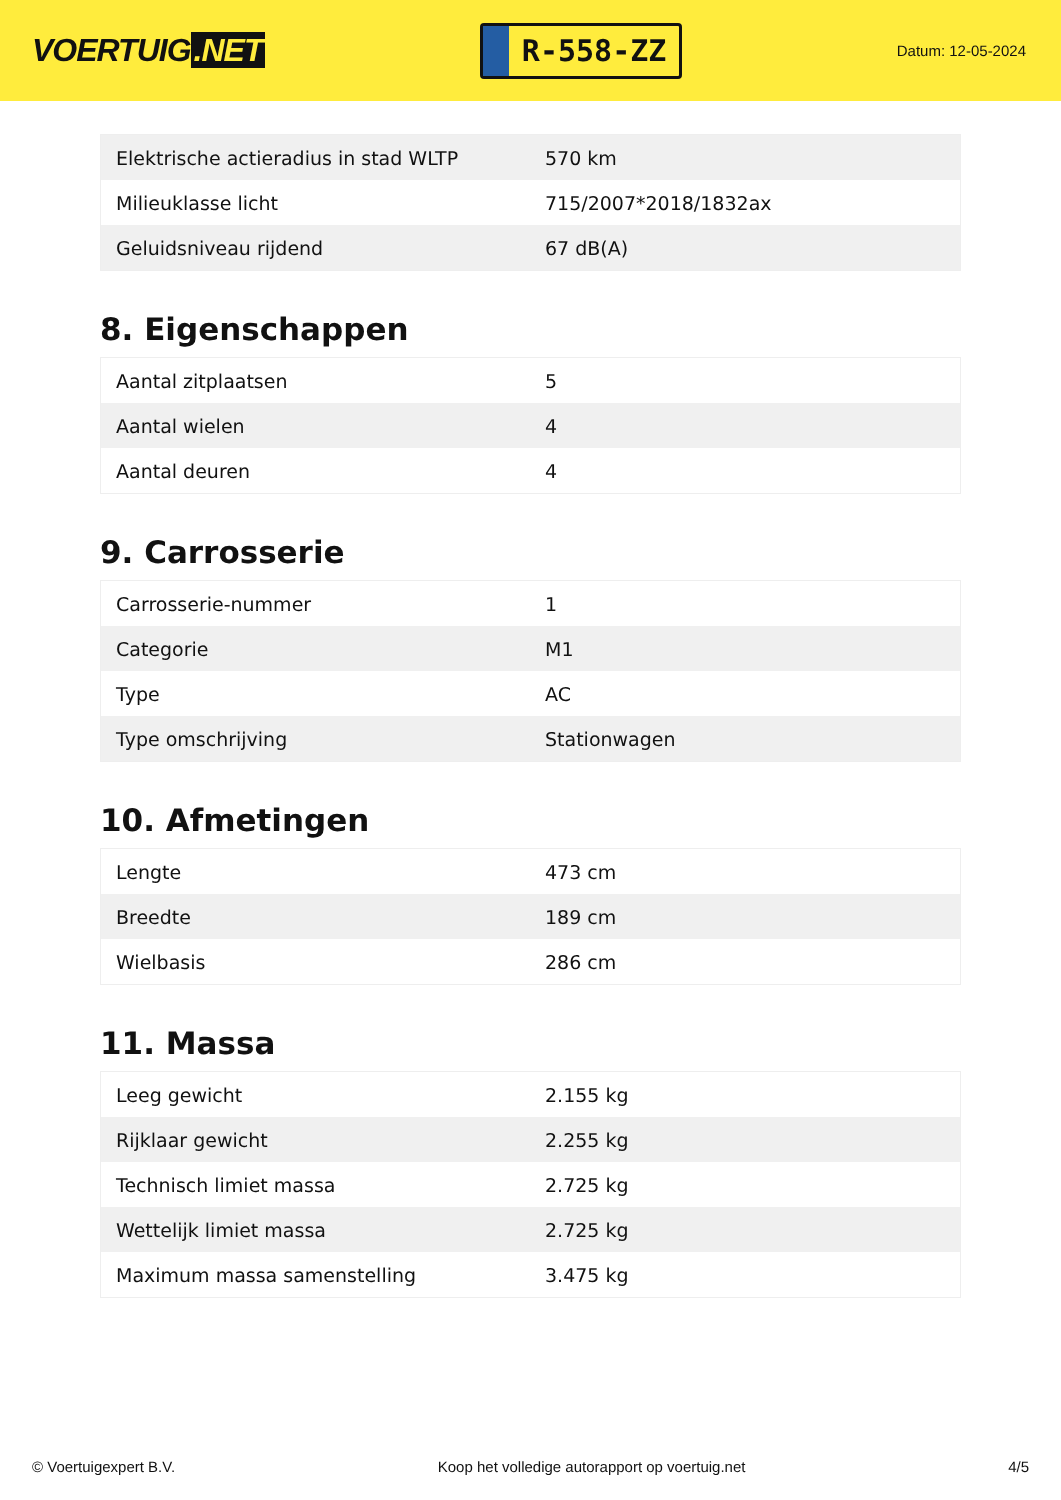VOERTUIG.NET
R-558-ZZ
Datum: 12-05-2024
| Elektrische actieradius in stad WLTP | 570 km |
| Milieuklasse licht | 715/2007*2018/1832ax |
| Geluidsniveau rijdend | 67 dB(A) |
8. Eigenschappen
| Aantal zitplaatsen | 5 |
| Aantal wielen | 4 |
| Aantal deuren | 4 |
9. Carrosserie
| Carrosserie-nummer | 1 |
| Categorie | M1 |
| Type | AC |
| Type omschrijving | Stationwagen |
10. Afmetingen
| Lengte | 473 cm |
| Breedte | 189 cm |
| Wielbasis | 286 cm |
11. Massa
| Leeg gewicht | 2.155 kg |
| Rijklaar gewicht | 2.255 kg |
| Technisch limiet massa | 2.725 kg |
| Wettelijk limiet massa | 2.725 kg |
| Maximum massa samenstelling | 3.475 kg |
© Voertuigexpert B.V. Koop het volledige autorapport op voertuig.net 4/5